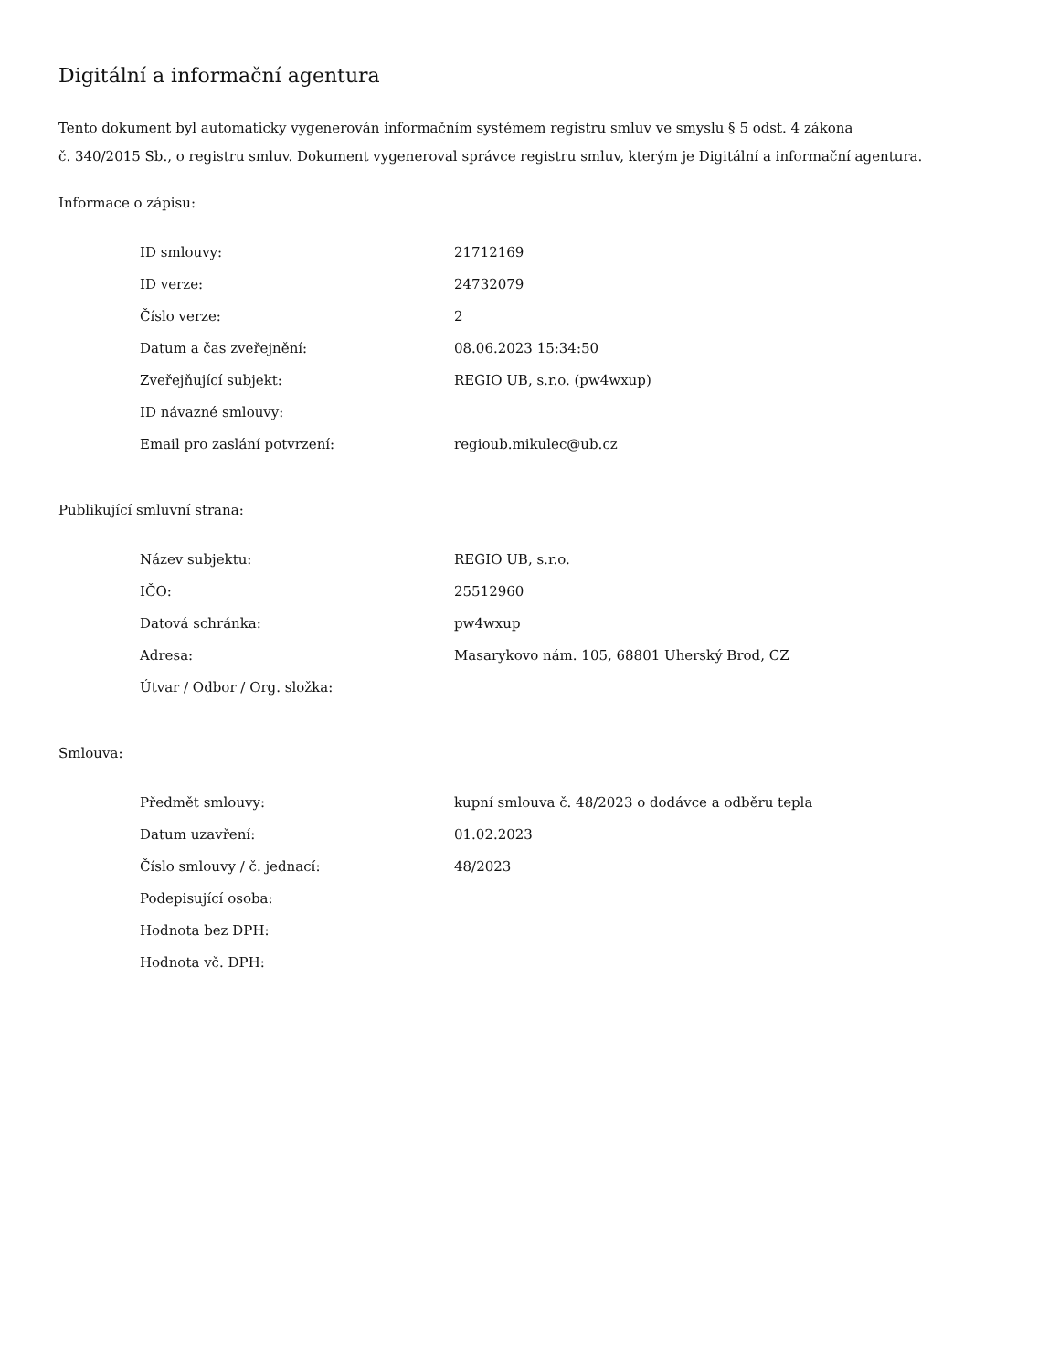Digitální a informační agentura
Tento dokument byl automaticky vygenerován informačním systémem registru smluv ve smyslu § 5 odst. 4 zákona
č. 340/2015 Sb., o registru smluv. Dokument vygeneroval správce registru smluv, kterým je Digitální a informační agentura.
Informace o zápisu:
| ID smlouvy: | 21712169 |
| ID verze: | 24732079 |
| Číslo verze: | 2 |
| Datum a čas zveřejnění: | 08.06.2023 15:34:50 |
| Zveřejňující subjekt: | REGIO UB, s.r.o. (pw4wxup) |
| ID návazné smlouvy: | |
| Email pro zaslání potvrzení: | regioub.mikulec@ub.cz |
Publikující smluvní strana:
| Název subjektu: | REGIO UB, s.r.o. |
| IČO: | 25512960 |
| Datová schránka: | pw4wxup |
| Adresa: | Masarykovo nám. 105, 68801 Uherský Brod, CZ |
| Útvar / Odbor / Org. složka: | |
Smlouva:
| Předmět smlouvy: | kupní smlouva č. 48/2023 o dodávce a odběru tepla |
| Datum uzavření: | 01.02.2023 |
| Číslo smlouvy / č. jednací: | 48/2023 |
| Podepisující osoba: | |
| Hodnota bez DPH: | |
| Hodnota vč. DPH: | |